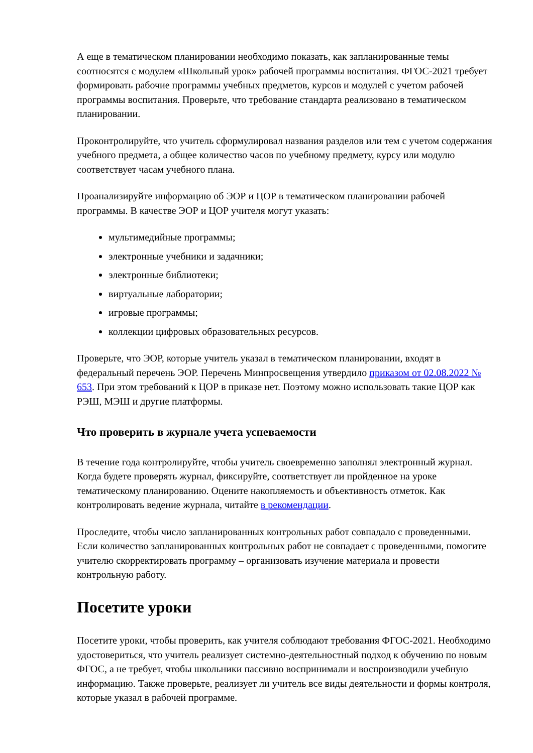А еще в тематическом планировании необходимо показать, как запланированные темы соотносятся с модулем «Школьный урок» рабочей программы воспитания. ФГОС-2021 требует формировать рабочие программы учебных предметов, курсов и модулей с учетом рабочей программы воспитания. Проверьте, что требование стандарта реализовано в тематическом планировании.
Проконтролируйте, что учитель сформулировал названия разделов или тем с учетом содержания учебного предмета, а общее количество часов по учебному предмету, курсу или модулю соответствует часам учебного плана.
Проанализируйте информацию об ЭОР и ЦОР в тематическом планировании рабочей программы. В качестве ЭОР и ЦОР учителя могут указать:
мультимедийные программы;
электронные учебники и задачники;
электронные библиотеки;
виртуальные лаборатории;
игровые программы;
коллекции цифровых образовательных ресурсов.
Проверьте, что ЭОР, которые учитель указал в тематическом планировании, входят в федеральный перечень ЭОР. Перечень Минпросвещения утвердило приказом от 02.08.2022 № 653. При этом требований к ЦОР в приказе нет. Поэтому можно использовать такие ЦОР как РЭШ, МЭШ и другие платформы.
Что проверить в журнале учета успеваемости
В течение года контролируйте, чтобы учитель своевременно заполнял электронный журнал. Когда будете проверять журнал, фиксируйте, соответствует ли пройденное на уроке тематическому планированию. Оцените накопляемость и объективность отметок. Как контролировать ведение журнала, читайте в рекомендации.
Проследите, чтобы число запланированных контрольных работ совпадало с проведенными. Если количество запланированных контрольных работ не совпадает с проведенными, помогите учителю скорректировать программу – организовать изучение материала и провести контрольную работу.
Посетите уроки
Посетите уроки, чтобы проверить, как учителя соблюдают требования ФГОС-2021. Необходимо удостовериться, что учитель реализует системно-деятельностный подход к обучению по новым ФГОС, а не требует, чтобы школьники пассивно воспринимали и воспроизводили учебную информацию. Также проверьте, реализует ли учитель все виды деятельности и формы контроля, которые указал в рабочей программе.